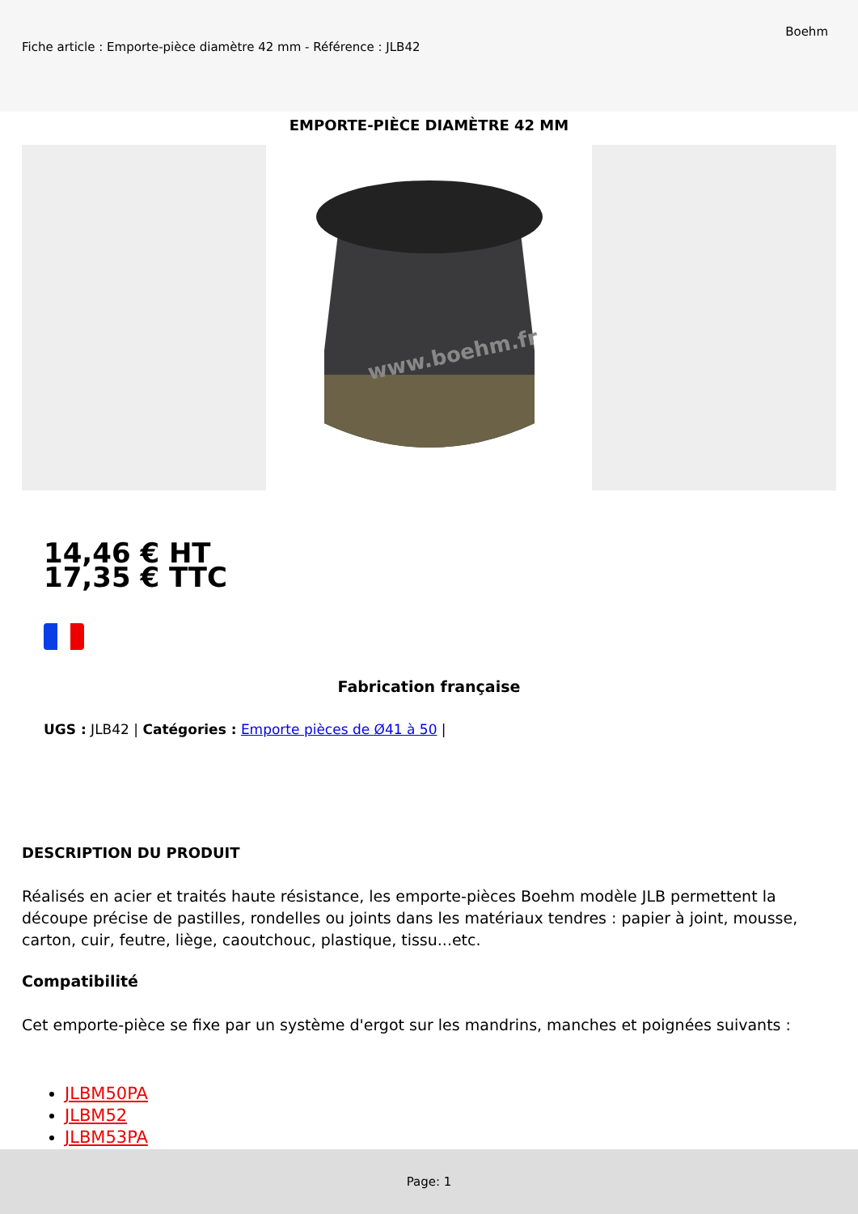Fiche article : Emporte-pièce diamètre 42 mm - Référence : JLB42
Boehm
EMPORTE-PIÈCE DIAMÈTRE 42 MM
www.boehm.fr
14,46 € HT
17,35 € TTC
Fabrication française
UGS : JLB42 | Catégories : Emporte pièces de Ø41 à 50 |
DESCRIPTION DU PRODUIT
Réalisés en acier et traités haute résistance, les emporte-pièces Boehm modèle JLB permettent la découpe précise de pastilles, rondelles ou joints dans les matériaux tendres : papier à joint, mousse, carton, cuir, feutre, liège, caoutchouc, plastique, tissu...etc.
Compatibilité
Cet emporte-pièce se fixe par un système d'ergot sur les mandrins, manches et poignées suivants :
JLBM50PA
JLBM52
JLBM53PA
Page: 1